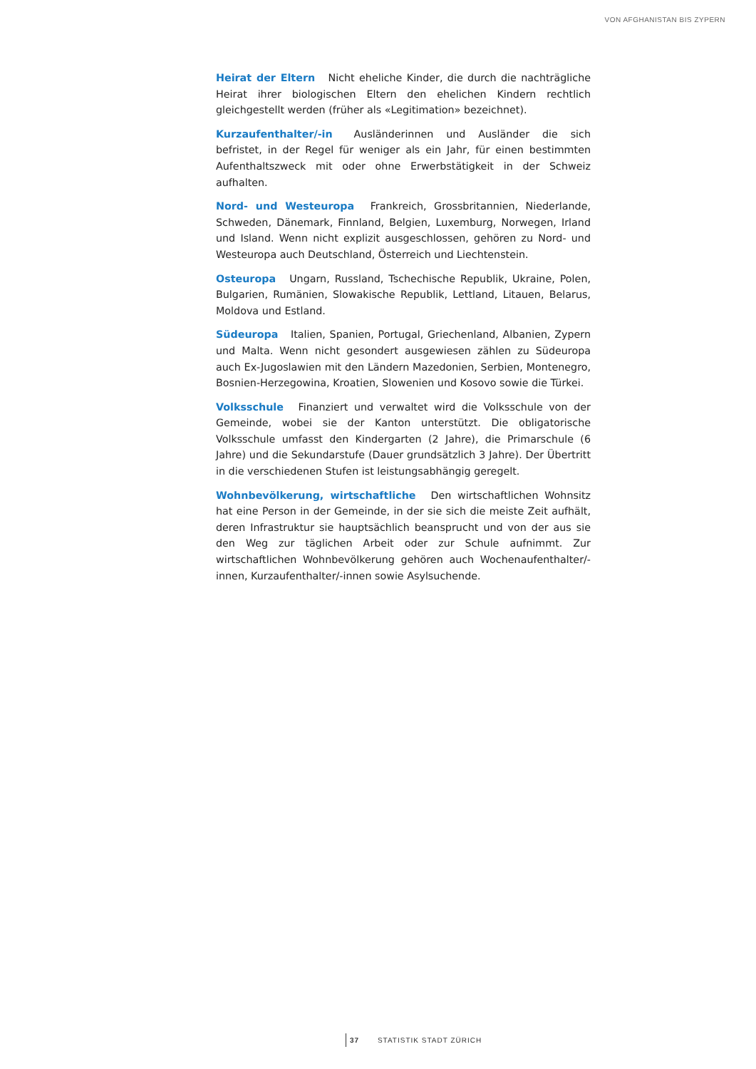VON AFGHANISTAN BIS ZYPERN
Heirat der Eltern Nicht eheliche Kinder, die durch die nachträgliche Heirat ihrer biologischen Eltern den ehelichen Kindern rechtlich gleichgestellt werden (früher als «Legitimation» bezeichnet).
Kurzaufenthalter/-in Ausländerinnen und Ausländer die sich befristet, in der Regel für weniger als ein Jahr, für einen bestimmten Aufenthaltszweck mit oder ohne Erwerbstätigkeit in der Schweiz aufhalten.
Nord- und Westeuropa Frankreich, Grossbritannien, Niederlande, Schweden, Dänemark, Finnland, Belgien, Luxemburg, Norwegen, Irland und Island. Wenn nicht explizit ausgeschlossen, gehören zu Nord- und Westeuropa auch Deutschland, Österreich und Liechtenstein.
Osteuropa Ungarn, Russland, Tschechische Republik, Ukraine, Polen, Bulgarien, Rumänien, Slowakische Republik, Lettland, Litauen, Belarus, Moldova und Estland.
Südeuropa Italien, Spanien, Portugal, Griechenland, Albanien, Zypern und Malta. Wenn nicht gesondert ausgewiesen zählen zu Südeuropa auch Ex-Jugoslawien mit den Ländern Mazedonien, Serbien, Montenegro, Bosnien-Herzegowina, Kroatien, Slowenien und Kosovo sowie die Türkei.
Volksschule Finanziert und verwaltet wird die Volksschule von der Gemeinde, wobei sie der Kanton unterstützt. Die obligatorische Volksschule umfasst den Kindergarten (2 Jahre), die Primarschule (6 Jahre) und die Sekundarstufe (Dauer grundsätzlich 3 Jahre). Der Übertritt in die verschiedenen Stufen ist leistungsabhängig geregelt.
Wohnbevölkerung, wirtschaftliche Den wirtschaftlichen Wohnsitz hat eine Person in der Gemeinde, in der sie sich die meiste Zeit aufhält, deren Infrastruktur sie hauptsächlich beansprucht und von der aus sie den Weg zur täglichen Arbeit oder zur Schule aufnimmt. Zur wirtschaftlichen Wohnbevölkerung gehören auch Wochenaufenthalter/-innen, Kurzaufenthalter/-innen sowie Asylsuchende.
37 STATISTIK STADT ZÜRICH